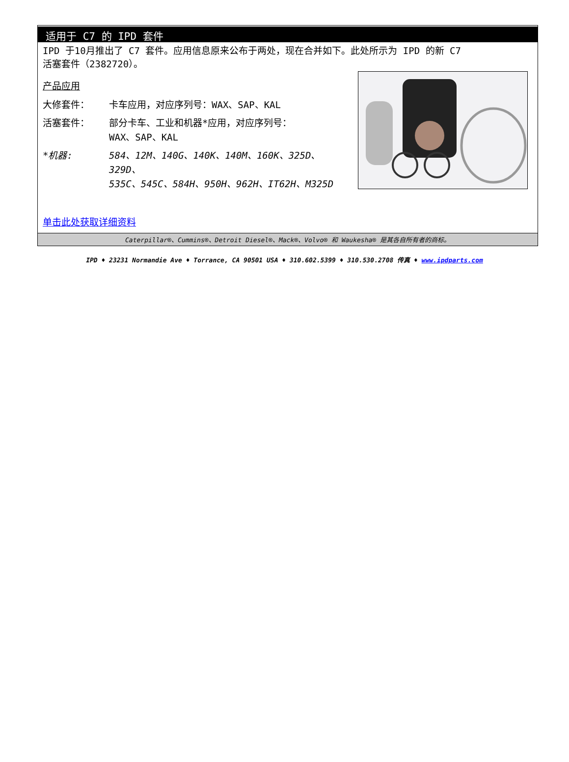适用于 C7 的 IPD 套件
IPD 于10月推出了 C7 套件。应用信息原来公布于两处，现在合并如下。此处所示为 IPD 的新 C7
活塞套件（2382720）。
产品应用
大修套件： 卡车应用，对应序列号：WAX、SAP、KAL
活塞套件： 部分卡车、工业和机器*应用，对应序列号：
WAX、SAP、KAL
*机器: 584、12M、140G、140K、140M、160K、325D、329D、
535C、545C、584H、950H、962H、IT62H、M325D
单击此处获取详细资料
Caterpillar®、Cummins®、Detroit Diesel®、Mack®、Volvo® 和 Waukesha® 是其各自所有者的商标。
IPD ♦ 23231 Normandie Ave ♦ Torrance, CA 90501 USA ♦ 310.602.5399 ♦ 310.530.2708 传真 ♦ www.ipdparts.com